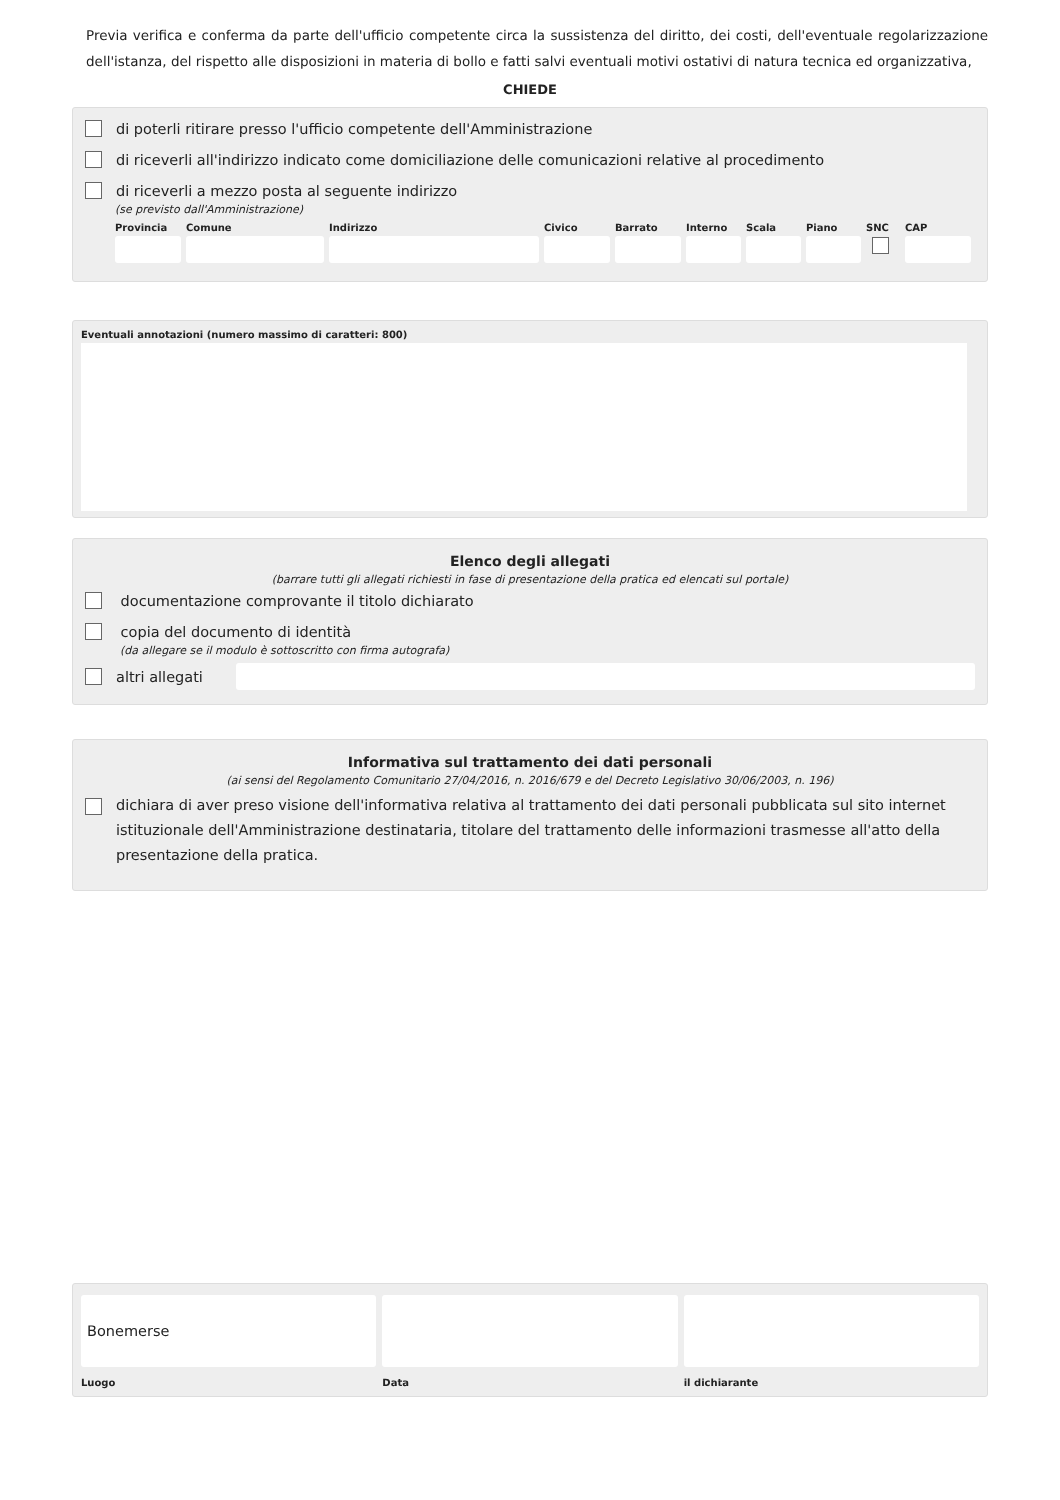Previa verifica e conferma da parte dell'ufficio competente circa la sussistenza del diritto, dei costi, dell'eventuale regolarizzazione dell'istanza, del rispetto alle disposizioni in materia di bollo e fatti salvi eventuali motivi ostativi di natura tecnica ed organizzativa,
CHIEDE
di poterli ritirare presso l'ufficio competente dell'Amministrazione
di riceverli all'indirizzo indicato come domiciliazione delle comunicazioni relative al procedimento
di riceverli a mezzo posta al seguente indirizzo
(se previsto dall'Amministrazione)
Provincia Comune Indirizzo Civico Barrato Interno Scala Piano SNC CAP
Eventuali annotazioni (numero massimo di caratteri: 800)
Elenco degli allegati
(barrare tutti gli allegati richiesti in fase di presentazione della pratica ed elencati sul portale)
documentazione comprovante il titolo dichiarato
copia del documento di identità
(da allegare se il modulo è sottoscritto con firma autografa)
altri allegati
Informativa sul trattamento dei dati personali
(ai sensi del Regolamento Comunitario 27/04/2016, n. 2016/679 e del Decreto Legislativo 30/06/2003, n. 196)
dichiara di aver preso visione dell'informativa relativa al trattamento dei dati personali pubblicata sul sito internet istituzionale dell'Amministrazione destinataria, titolare del trattamento delle informazioni trasmesse all'atto della presentazione della pratica.
Bonemerse
Luogo
Data il dichiarante